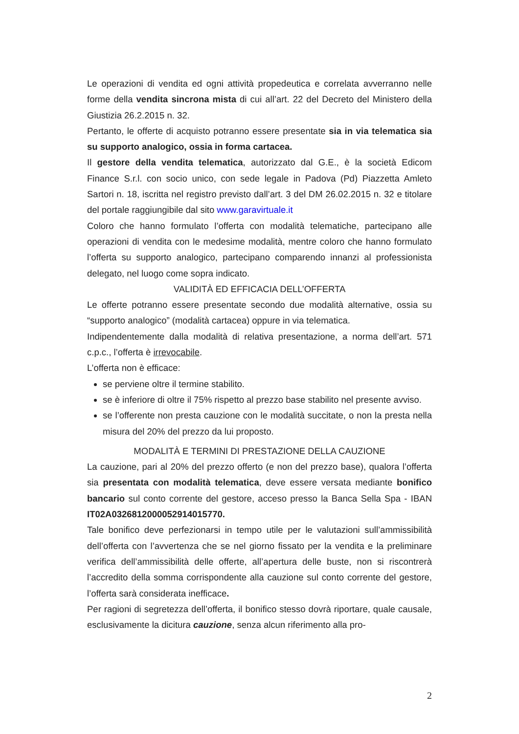Le operazioni di vendita ed ogni attività propedeutica e correlata avverranno nelle forme della vendita sincrona mista di cui all’art. 22 del Decreto del Ministero della Giustizia 26.2.2015 n. 32.
Pertanto, le offerte di acquisto potranno essere presentate sia in via telematica sia su supporto analogico, ossia in forma cartacea.
Il gestore della vendita telematica, autorizzato dal G.E., è la società Edicom Finance S.r.l. con socio unico, con sede legale in Padova (Pd) Piazzetta Amleto Sartori n. 18, iscritta nel registro previsto dall’art. 3 del DM 26.02.2015 n. 32 e titolare del portale raggiungibile dal sito www.garavirtuale.it
Coloro che hanno formulato l’offerta con modalità telematiche, partecipano alle operazioni di vendita con le medesime modalità, mentre coloro che hanno formulato l’offerta su supporto analogico, partecipano comparendo innanzi al professionista delegato, nel luogo come sopra indicato.
VALIDITÀ ED EFFICACIA DELL’OFFERTA
Le offerte potranno essere presentate secondo due modalità alternative, ossia su “supporto analogico” (modalità cartacea) oppure in via telematica.
Indipendentemente dalla modalità di relativa presentazione, a norma dell’art. 571 c.p.c., l’offerta è irrevocabile.
L’offerta non è efficace:
se perviene oltre il termine stabilito.
se è inferiore di oltre il 75% rispetto al prezzo base stabilito nel presente avviso.
se l’offerente non presta cauzione con le modalità succitate, o non la presta nella misura del 20% del prezzo da lui proposto.
MODALITÀ E TERMINI DI PRESTAZIONE DELLA CAUZIONE
La cauzione, pari al 20% del prezzo offerto (e non del prezzo base), qualora l’offerta sia presentata con modalità telematica, deve essere versata mediante bonifico bancario sul conto corrente del gestore, acceso presso la Banca Sella Spa - IBAN IT02A0326812000052914015770.
Tale bonifico deve perfezionarsi in tempo utile per le valutazioni sull’ammissibilità dell’offerta con l’avvertenza che se nel giorno fissato per la vendita e la preliminare verifica dell’ammissibilità delle offerte, all’apertura delle buste, non si riscontrerà l’accredito della somma corrispondente alla cauzione sul conto corrente del gestore, l’offerta sarà considerata inefficace.
Per ragioni di segretezza dell’offerta, il bonifico stesso dovrà riportare, quale causale, esclusivamente la dicitura cauzione, senza alcun riferimento alla pro-
2